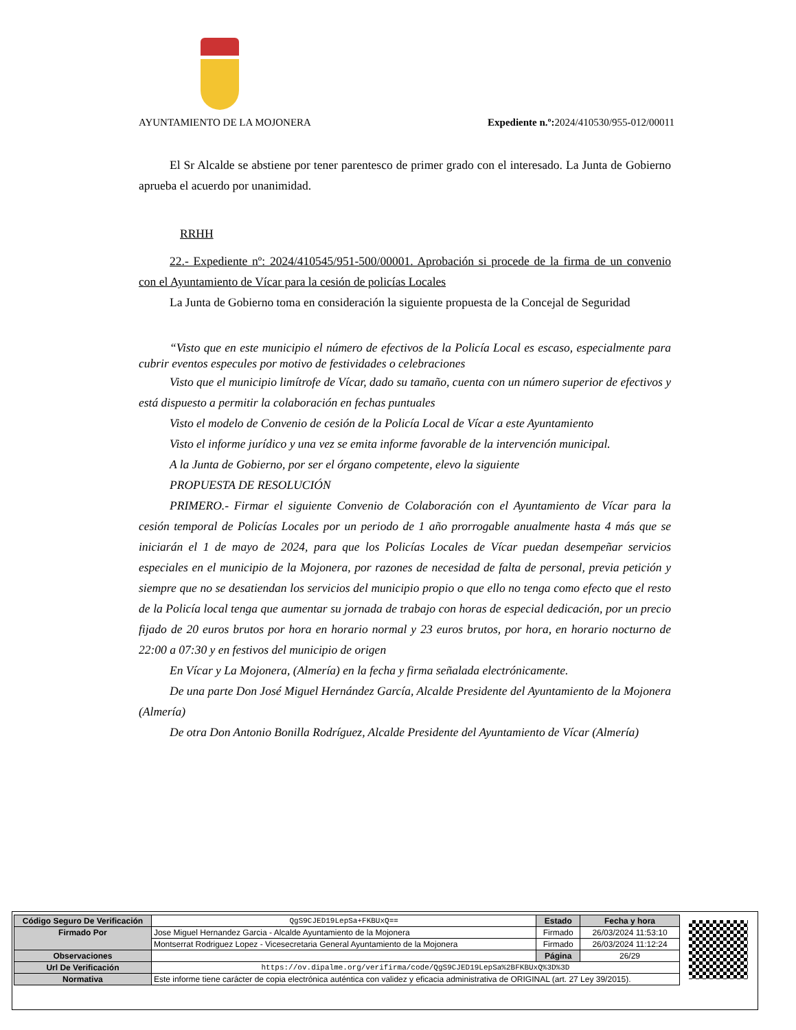AYUNTAMIENTO DE LA MOJONERA Expediente n.º: 2024/410530/955-012/00011
El Sr Alcalde se abstiene por tener parentesco de primer grado con el interesado. La Junta de Gobierno aprueba el acuerdo por unanimidad.
RRHH
22.- Expediente nº: 2024/410545/951-500/00001. Aprobación si procede de la firma de un convenio con el Ayuntamiento de Vícar para la cesión de policías Locales
La Junta de Gobierno toma en consideración la siguiente propuesta de la Concejal de Seguridad
“Visto que en este municipio el número de efectivos de la Policía Local es escaso, especialmente para cubrir eventos especules por motivo de festividades o celebraciones
Visto que el municipio limítrofe de Vícar, dado su tamaño, cuenta con un número superior de efectivos y está dispuesto a permitir la colaboración en fechas puntuales
Visto el modelo de Convenio de cesión de la Policía Local de Vícar a este Ayuntamiento
Visto el informe jurídico y una vez se emita informe favorable de la intervención municipal.
A la Junta de Gobierno, por ser el órgano competente, elevo la siguiente
PROPUESTA DE RESOLUCIÓN
PRIMERO.- Firmar el siguiente Convenio de Colaboración con el Ayuntamiento de Vícar para la cesión temporal de Policías Locales por un periodo de 1 año prorrogable anualmente hasta 4 más que se iniciarán el 1 de mayo de 2024, para que los Policías Locales de Vícar puedan desempeñar servicios especiales en el municipio de la Mojonera, por razones de necesidad de falta de personal, previa petición y siempre que no se desatiendan los servicios del municipio propio o que ello no tenga como efecto que el resto de la Policía local tenga que aumentar su jornada de trabajo con horas de especial dedicación, por un precio fijado de 20 euros brutos por hora en horario normal y 23 euros brutos, por hora, en horario nocturno de 22:00 a 07:30 y en festivos del municipio de origen
En Vícar y La Mojonera, (Almería) en la fecha y firma señalada electrónicamente.
De una parte Don José Miguel Hernández García, Alcalde Presidente del Ayuntamiento de la Mojonera (Almería)
De otra Don Antonio Bonilla Rodríguez, Alcalde Presidente del Ayuntamiento de Vícar (Almería)
| Código Seguro De Verificación | QgS9CJED19LepSa+FKBUxQ== | Estado | Fecha y hora |
| Firmado Por | Jose Miguel Hernandez Garcia - Alcalde Ayuntamiento de la Mojonera | Firmado | 26/03/2024 11:53:10 |
| | Montserrat Rodriguez Lopez - Vicesecretaria General Ayuntamiento de la Mojonera | Firmado | 26/03/2024 11:12:24 |
| Observaciones | | Página | 26/29 |
| Url De Verificación | https://ov.dipalme.org/verifirma/code/QgS9CJED19LepSa%2BFKBUxQ%3D%3D | | |
| Normativa | Este informe tiene carácter de copia electrónica auténtica con validez y eficacia administrativa de ORIGINAL (art. 27 Ley 39/2015). | | |